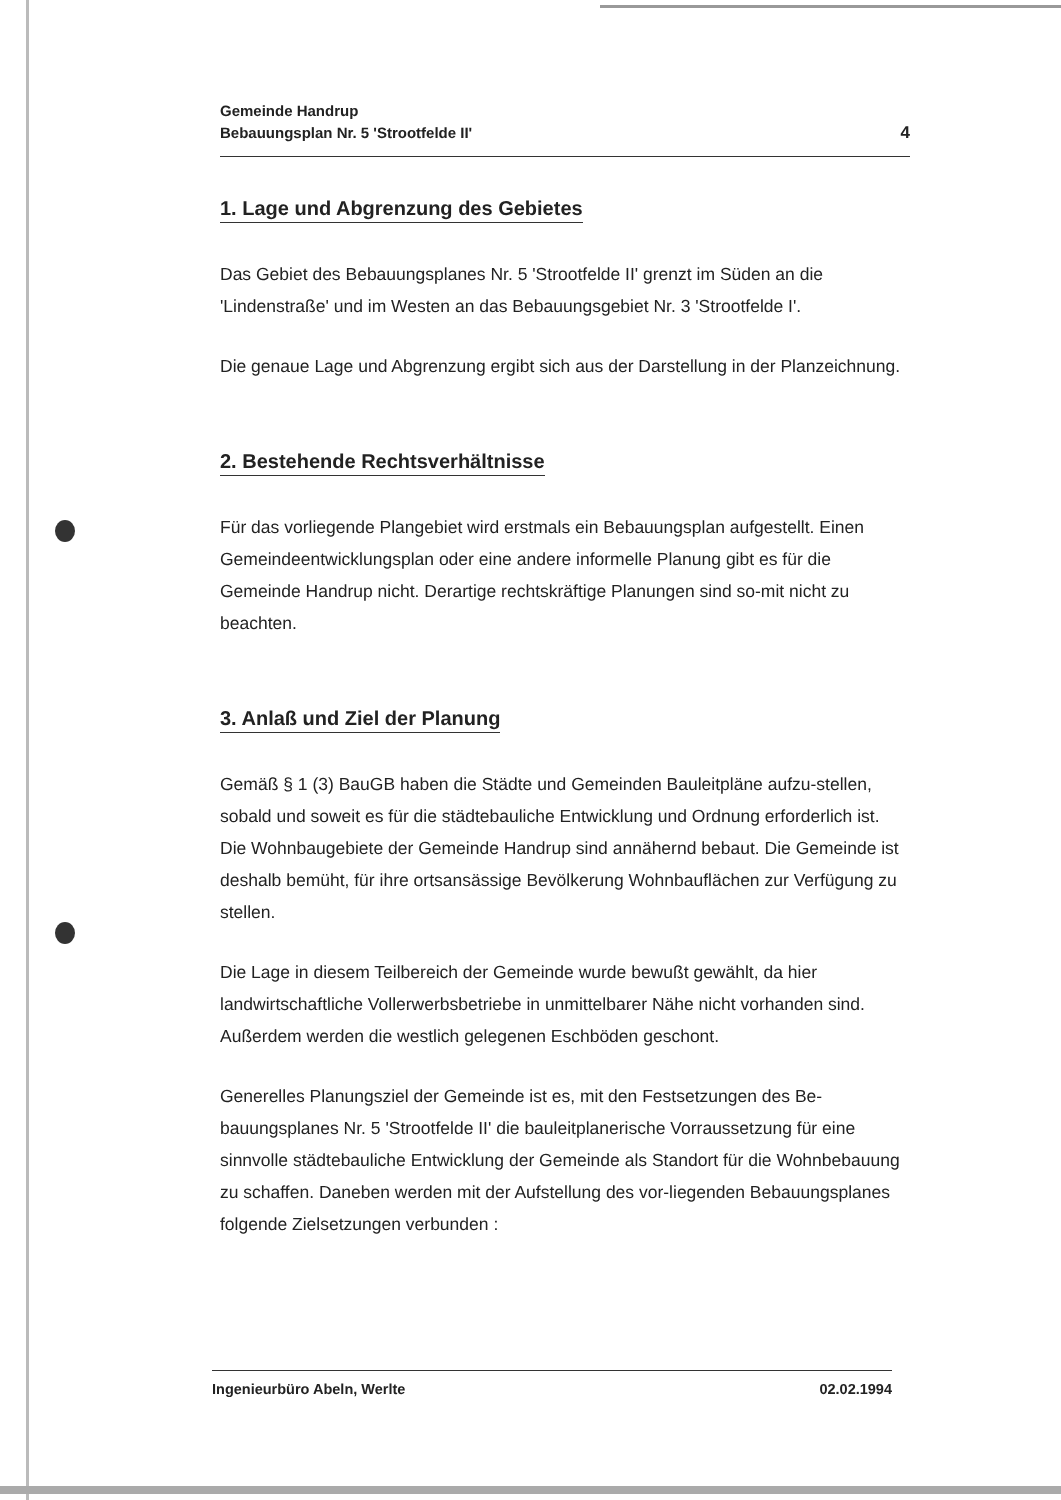Gemeinde Handrup
Bebauungsplan Nr. 5 'Strootfelde II'
4
1. Lage und Abgrenzung des Gebietes
Das Gebiet des Bebauungsplanes Nr. 5 'Strootfelde II' grenzt im Süden an die 'Lindenstraße' und im Westen an das Bebauungsgebiet Nr. 3 'Strootfelde I'.
Die genaue Lage und Abgrenzung ergibt sich aus der Darstellung in der Planzeichnung.
2. Bestehende Rechtsverhältnisse
Für das vorliegende Plangebiet wird erstmals ein Bebauungsplan aufgestellt. Einen Gemeindeentwicklungsplan oder eine andere informelle Planung gibt es für die Gemeinde Handrup nicht. Derartige rechtskräftige Planungen sind so-mit nicht zu beachten.
3. Anlaß und Ziel der Planung
Gemäß § 1 (3) BauGB haben die Städte und Gemeinden Bauleitpläne aufzu-stellen, sobald und soweit es für die städtebauliche Entwicklung und Ordnung erforderlich ist. Die Wohnbaugebiete der Gemeinde Handrup sind annähernd bebaut. Die Gemeinde ist deshalb bemüht, für ihre ortsansässige Bevölkerung Wohnbauflächen zur Verfügung zu stellen.
Die Lage in diesem Teilbereich der Gemeinde wurde bewußt gewählt, da hier landwirtschaftliche Vollerwerbsbetriebe in unmittelbarer Nähe nicht vorhanden sind. Außerdem werden die westlich gelegenen Eschböden geschont.
Generelles Planungsziel der Gemeinde ist es, mit den Festsetzungen des Be-bauungsplanes Nr. 5 'Strootfelde II' die bauleitplanerische Vorraussetzung für eine sinnvolle städtebauliche Entwicklung der Gemeinde als Standort für die Wohnbebauung zu schaffen. Daneben werden mit der Aufstellung des vor-liegenden Bebauungsplanes folgende Zielsetzungen verbunden :
Ingenieurbüro Abeln, Werlte 02.02.1994